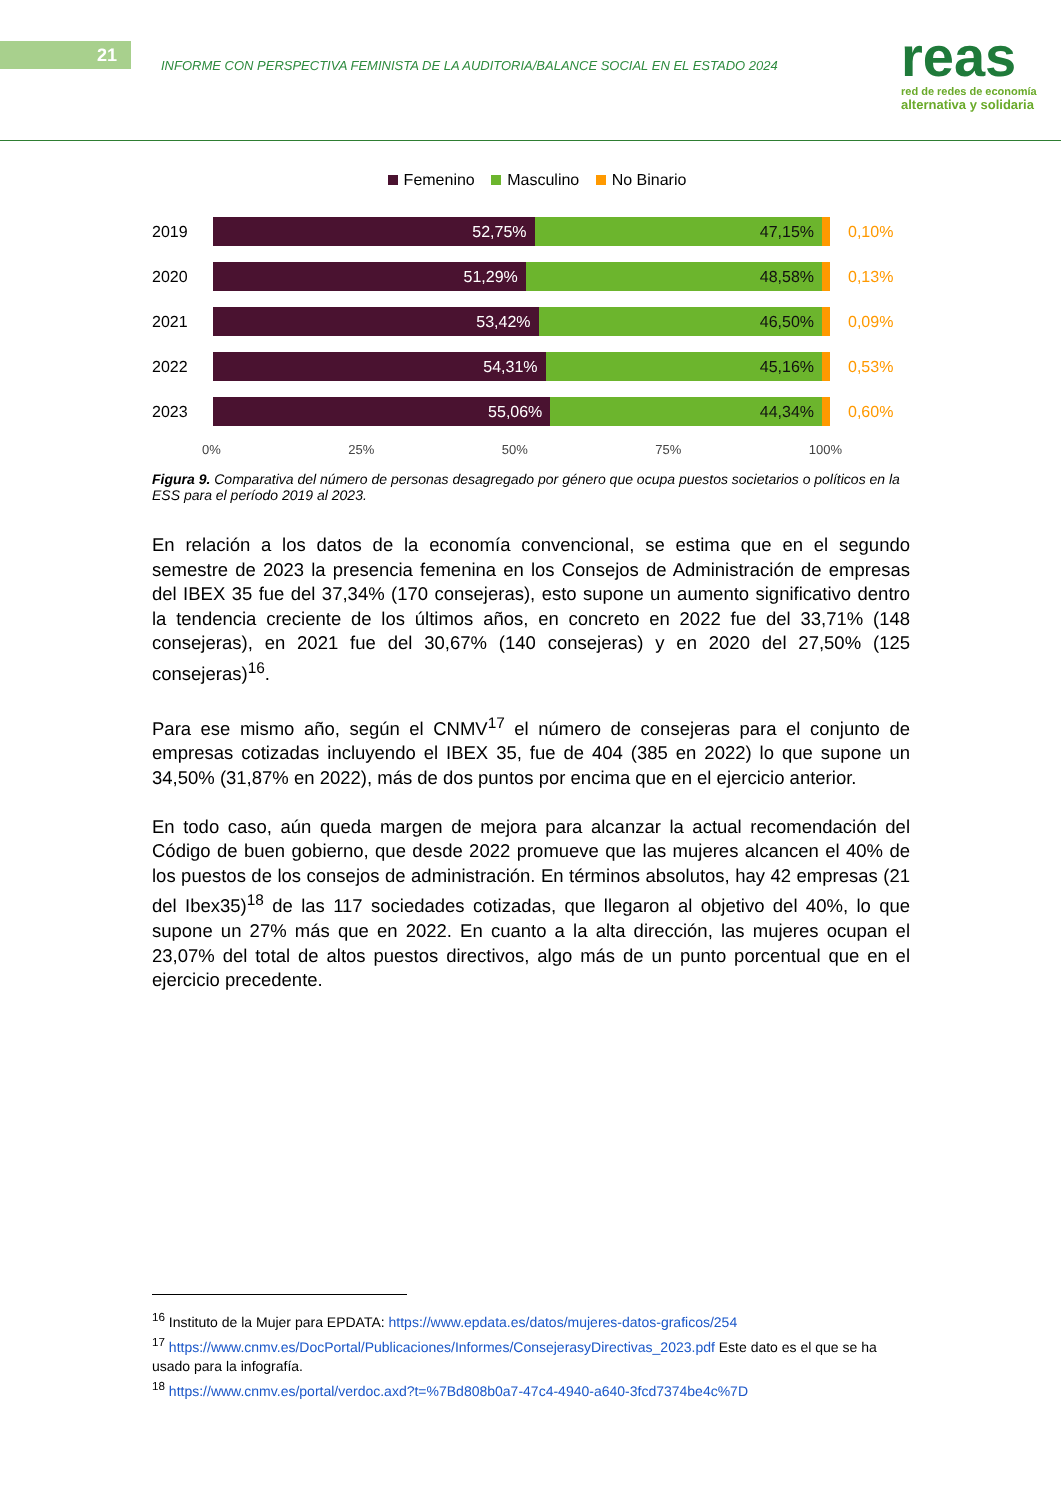21
INFORME CON PERSPECTIVA FEMINISTA DE LA AUDITORIA/BALANCE SOCIAL EN EL ESTADO 2024
reas
red de redes de economía
alternativa y solidaria
Femenino Masculino No Binario
2019
52,75% 47,15%
0,10%
2020
51,29% 48,58%
0,13%
2021
53,42% 46,50%
0,09%
2022
54,31% 45,16%
0,53%
2023
55,06% 44,34%
0,60%
0% 25% 50% 75% 100%
Figura 9. Comparativa del número de personas desagregado por género que ocupa puestos societarios o políticos en la ESS para el período 2019 al 2023.
En relación a los datos de la economía convencional, se estima que en el segundo semestre de 2023 la presencia femenina en los Consejos de Administración de empresas del IBEX 35 fue del 37,34% (170 consejeras), esto supone un aumento significativo dentro la tendencia creciente de los últimos años, en concreto en 2022 fue del 33,71% (148 consejeras), en 2021 fue del 30,67% (140 consejeras) y en 2020 del 27,50% (125 consejeras)<sup>16</sup>.
Para ese mismo año, según el CNMV<sup>17</sup> el número de consejeras para el conjunto de empresas cotizadas incluyendo el IBEX 35, fue de 404 (385 en 2022) lo que supone un 34,50% (31,87% en 2022), más de dos puntos por encima que en el ejercicio anterior.
En todo caso, aún queda margen de mejora para alcanzar la actual recomendación del Código de buen gobierno, que desde 2022 promueve que las mujeres alcancen el 40% de los puestos de los consejos de administración. En términos absolutos, hay 42 empresas (21 del Ibex35)<sup>18</sup> de las 117 sociedades cotizadas, que llegaron al objetivo del 40%, lo que supone un 27% más que en 2022. En cuanto a la alta dirección, las mujeres ocupan el 23,07% del total de altos puestos directivos, algo más de un punto porcentual que en el ejercicio precedente.
<sup>16</sup> Instituto de la Mujer para EPDATA: https://www.epdata.es/datos/mujeres-datos-graficos/254
<sup>17</sup> https://www.cnmv.es/DocPortal/Publicaciones/Informes/ConsejerasyDirectivas_2023.pdf Este dato es el que se ha usado para la infografía.
<sup>18</sup> https://www.cnmv.es/portal/verdoc.axd?t=%7Bd808b0a7-47c4-4940-a640-3fcd7374be4c%7D